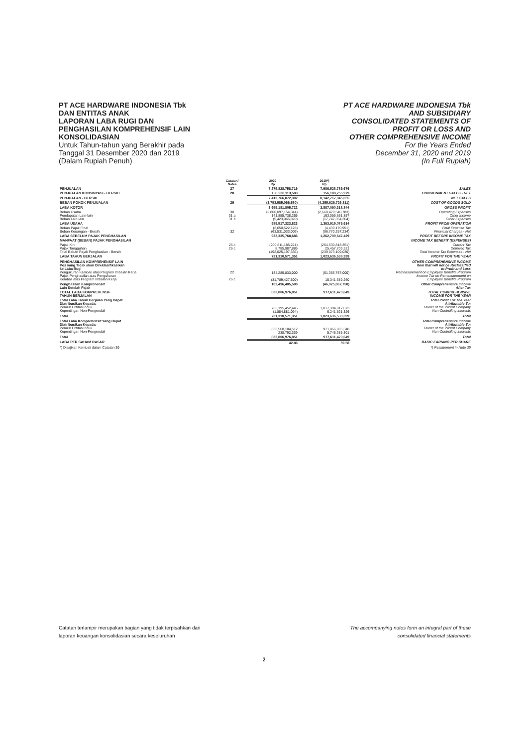PT ACE HARDWARE INDONESIA Tbk
DAN ENTITAS ANAK
LAPORAN LABA RUGI DAN
PENGHASILAN KOMPREHENSIF LAIN
KONSOLIDASIAN
Untuk Tahun-tahun yang Berakhir pada
Tanggal 31 Desember 2020 dan 2019
(Dalam Rupiah Penuh)
PT ACE HARDWARE INDONESIA Tbk
AND SUBSIDIARY
CONSOLIDATED STATEMENTS OF
PROFIT OR LOSS AND
OTHER COMPREHENSIVE INCOME
For the Years Ended
December 31, 2020 and 2019
(In Full Rupiah)
| | Catatan/ Notes | 2020 Rp | 2019*) Rp | |
| --- | --- | --- | --- | --- |
| PENJUALAN | 27 | 7,275,828,758,719 | 7,986,528,789,676 | SALES |
| PENJUALAN KONSINYASI - BERSIH | 28 | 136,938,113,583 | 156,188,255,979 | CONSIGNMENT SALES - NET |
| PENJUALAN - BERSIH | | 7,412,766,872,302 | 8,142,717,045,655 | NET SALES |
| BEBAN POKOK PENJUALAN | 29 | (3,753,585,066,580) | (4,255,626,726,811) | COST OF GOODS SOLD |
| LABA KOTOR | | 3,659,181,805,722 | 3,887,090,318,844 | GROSS PROFIT |
| Beban Usaha Pendapatan Lain-lain Beban Lain-lain | 30 31.a 31.b | (2,806,097,154,344) 141,855,738,265 (5,423,065,820) | (2,668,479,540,783) 163,055,651,857 (17,747,354,304) | Operating Expenses Other Income Other Expenses |
| LABA USAHA | | 989,517,323,823 | 1,363,919,075,614 | PROFIT FROM OPERATION |
| Beban Pajak Final Beban Keuangan - Bersih | 32 | (2,650,522,128) (63,531,033,009) | (4,439,170,951) (96,770,257,234) | Final Expense Tax Financial Charges - Net |
| LABA SEBELUM PAJAK PENGHASILAN | | 923,335,768,686 | 1,262,709,647,429 | PROFIT BEFORE INCOME TAX |
| MANFAAT (BEBAN) PAJAK PENGHASILAN | | | | INCOME TAX BENEFIT (EXPENSES) |
| Pajak Kini Pajak Tangguhan Total Beban Pajak Penghasilan - Bersih | 26.c 26.c | (200,811,185,221) 8,785,987,886 (192,025,197,335) | (264,530,818,351) 25,457,709,321 (239,073,109,030) | Current Tax Deferred Tax Total Income Tax Expenses - Net |
| LABA TAHUN BERJALAN | | 731,310,571,351 | 1,023,636,538,399 | PROFIT FOR THE YEAR |
| PENGHASILAN KOMPREHENSIF LAIN Pos yang Tidak akan Direklasifikasikan ke Laba Rugi Pengukuran Kembali atas Program Imbalan Kerja Pajak Penghasilan atas Pengukuran Kembali atas Program Imbalan Kerja | 22 26.c | 134,285,833,000 (31,789,427,500) | (61,366,757,000) 15,341,689,250 | OTHER COMPREHENSIVE INCOME Item that will not be Reclassified to Profit and Loss Remeasurement on Employee Benefits Program Income Tax on Remeasurement on Employee Benefits Program |
| Penghasilan Komprehensif Lain Setelah Pajak | | 102,496,405,500 | (46,025,067,750) | Other Comprehensive Income After Tax |
| TOTAL LABA KOMPREHENSIF TAHUN BERJALAN | | 833,806,976,851 | 977,611,470,649 | TOTAL COMPREHENSIVE INCOME FOR THE YEAR |
| Total Laba Tahun Berjalan Yang Dapat Diatribusikan Kepada: Pemilik Entitas Induk Kepentingan Non-Pengendali | | 733,195,452,445 (1,884,881,094) | 1,017,394,917,073 6,241,621,326 | Total Profit For The Year Attributable To: Owner of the Parent Company Non-Controlling Interests |
| Total | | 731,310,571,351 | 1,023,636,538,399 | Total |
| Total Laba Komprehensif Yang Dapat Diatribusikan Kepada: Pemilik Entitas Induk Kepentingan Non-Pengendali | | 833,568,184,512 238,792,339 | 971,866,085,348 5,745,385,301 | Total Comprehensive Income Attributable To: Owner of the Parent Company Non-Controlling Interests |
| Total | | 833,806,976,851 | 977,611,470,649 | Total |
| LABA PER SAHAM DASAR | | 42.86 | 59.58 | BASIC EARNING PER SHARE |
| *) Disajikan Kembali dalam Catatan 39 | | | | *) Restatement in Note 39 |
Catatan terlampir merupakan bagian yang tidak terpisahkan dari
laporan keuangan konsolidasian secara keseluruhan
The accompanying notes form an integral part of these
consolidated financial statements
2